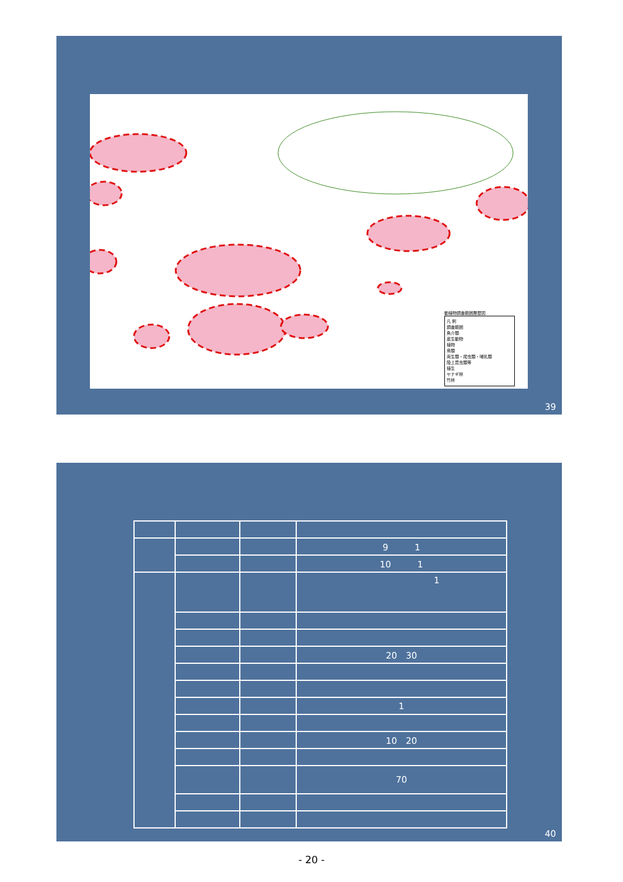動植物調査範囲履歴図
凡 例
調査範囲
魚介類
底生動物
植物
鳥類
両生類・爬虫類・哺乳類
陸上昆虫類等
植生
ヤナギ林
竹林
39
| | | | 9 1 |
| | | | 10 1 |
| | | | 1 |
| | | | 20 30 |
| | | | 1 |
| | | | 10 20 |
| | | | 70 |
40
- 20 -